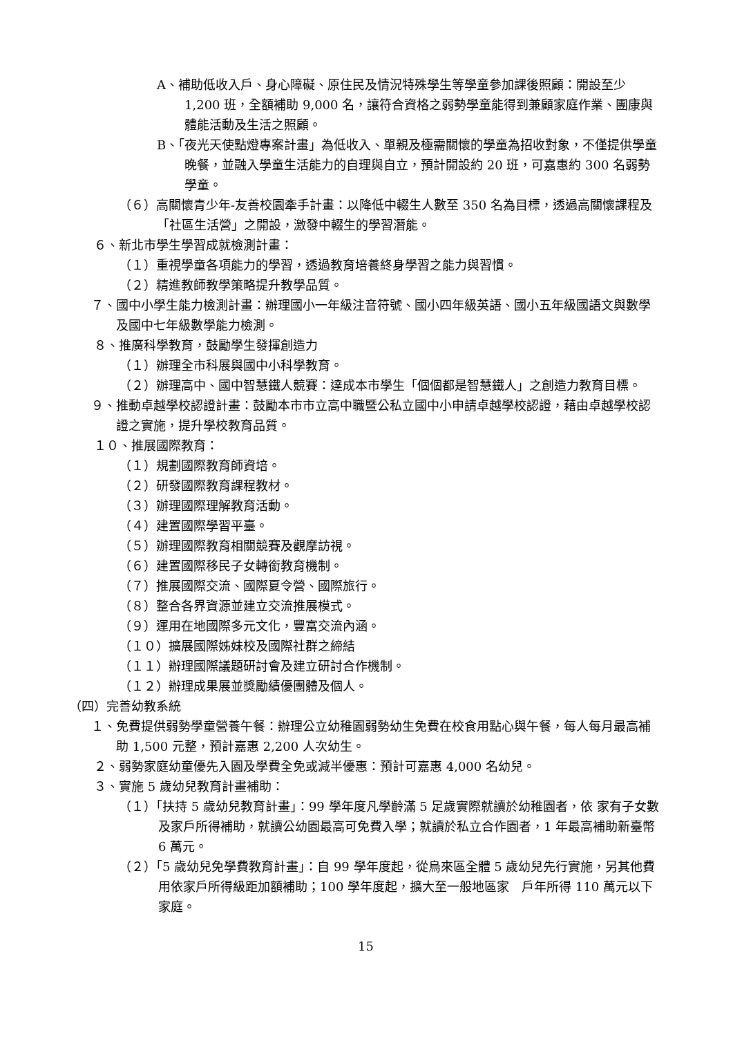A、補助低收入戶、身心障礙、原住民及情況特殊學生等學童參加課後照顧：開設至少 1,200 班，全額補助 9,000 名，讓符合資格之弱勢學童能得到兼顧家庭作業、團康與體能活動及生活之照顧。
B、「夜光天使點燈專案計畫」為低收入、單親及極需關懷的學童為招收對象，不僅提供學童晚餐，並融入學童生活能力的自理與自立，預計開設約 20 班，可嘉惠約 300 名弱勢學童。
（６）高關懷青少年-友善校園牽手計畫：以降低中輟生人數至 350 名為目標，透過高關懷課程及「社區生活營」之開設，激發中輟生的學習潛能。
６、新北市學生學習成就檢測計畫：
（１）重視學童各項能力的學習，透過教育培養終身學習之能力與習慣。
（２）精進教師教學策略提升教學品質。
７、國中小學生能力檢測計畫：辦理國小一年級注音符號、國小四年級英語、國小五年級國語文與數學及國中七年級數學能力檢測。
８、推廣科學教育，鼓勵學生發揮創造力
（１）辦理全市科展與國中小科學教育。
（２）辦理高中、國中智慧鐵人競賽：達成本市學生「個個都是智慧鐵人」之創造力教育目標。
９、推動卓越學校認證計畫：鼓勵本市市立高中職暨公私立國中小申請卓越學校認證，藉由卓越學校認證之實施，提升學校教育品質。
１０、推展國際教育：
（１）規劃國際教育師資培。
（２）研發國際教育課程教材。
（３）辦理國際理解教育活動。
（４）建置國際學習平臺。
（５）辦理國際教育相關競賽及觀摩訪視。
（６）建置國際移民子女轉銜教育機制。
（７）推展國際交流、國際夏令營、國際旅行。
（８）整合各界資源並建立交流推展模式。
（９）運用在地國際多元文化，豐富交流內涵。
（１０）擴展國際姊妹校及國際社群之締結
（１１）辦理國際議題研討會及建立研討合作機制。
（１２）辦理成果展並獎勵績優團體及個人。
（四）完善幼教系統
１、免費提供弱勢學童營養午餐：辦理公立幼稚園弱勢幼生免費在校食用點心與午餐，每人每月最高補助 1,500 元整，預計嘉惠 2,200 人次幼生。
２、弱勢家庭幼童優先入園及學費全免或減半優惠：預計可嘉惠 4,000 名幼兒。
３、實施 5 歲幼兒教育計畫補助：
（１）「扶持 5 歲幼兒教育計畫」：99 學年度凡學齡滿 5 足歲實際就讀於幼稚園者，依 家有子女數及家戶所得補助，就讀公幼園最高可免費入學；就讀於私立合作園者，1 年最高補助新臺幣 6 萬元。
（２）「5 歲幼兒免學費教育計畫」：自 99 學年度起，從烏來區全體 5 歲幼兒先行實施，另其他費用依家戶所得級距加額補助；100 學年度起，擴大至一般地區家　戶年所得 110 萬元以下家庭。
15